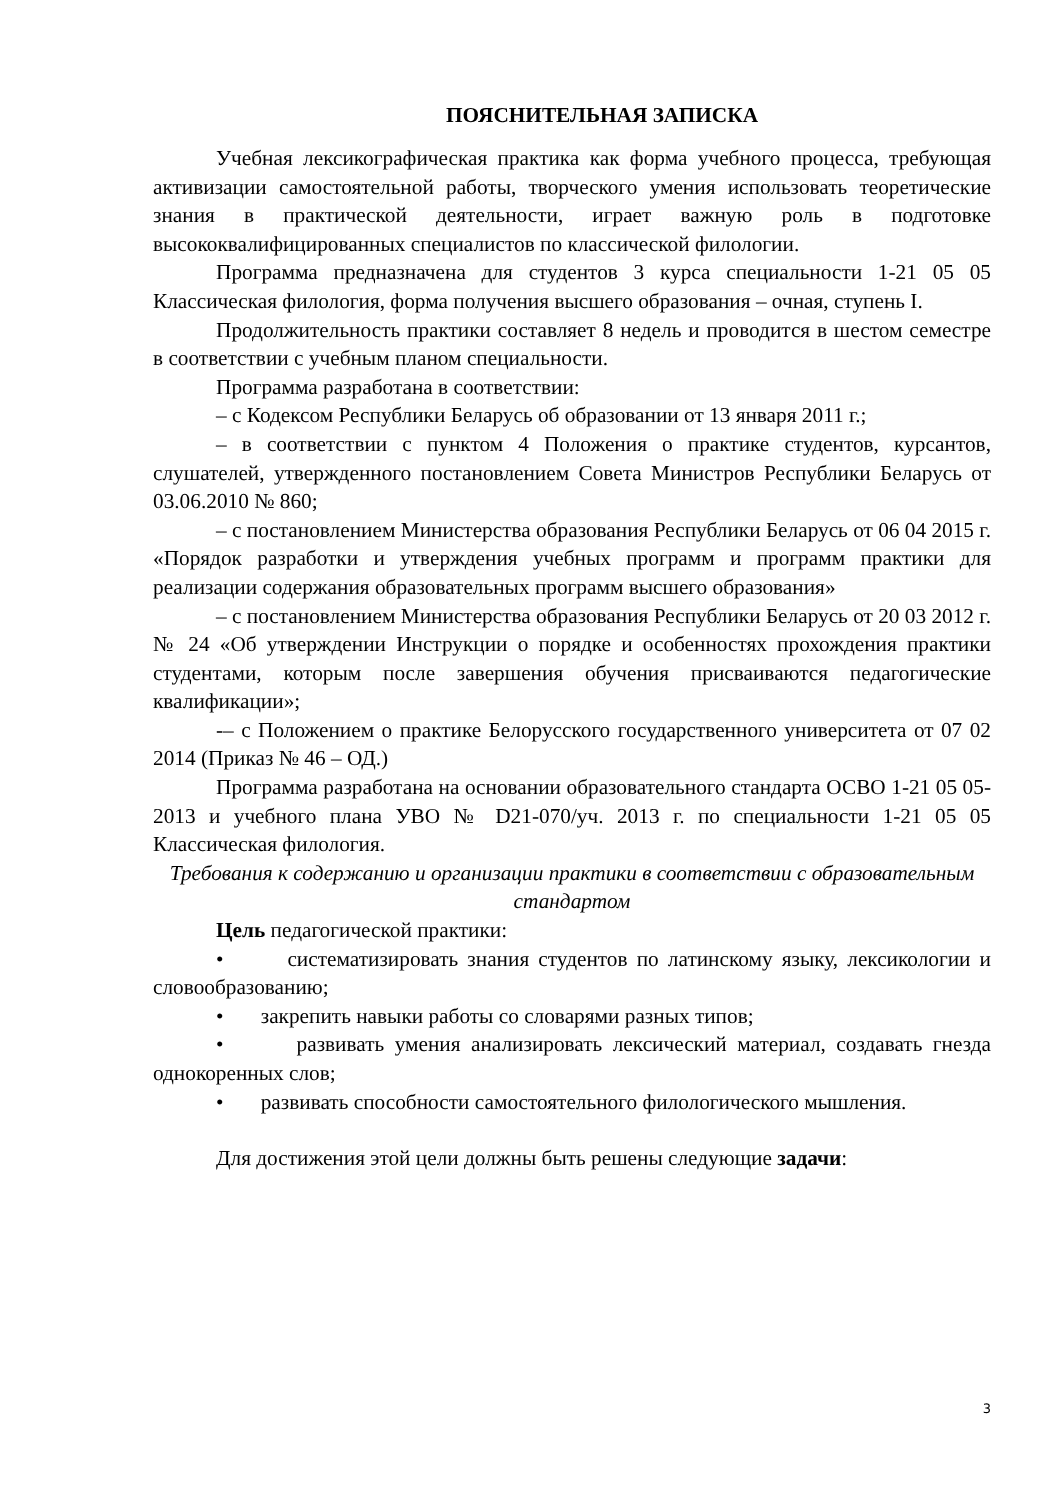ПОЯСНИТЕЛЬНАЯ ЗАПИСКА
Учебная лексикографическая практика как форма учебного процесса, требующая активизации самостоятельной работы, творческого умения использовать теоретические знания в практической деятельности, играет важную роль в подготовке высококвалифицированных специалистов по классической филологии.
Программа предназначена для студентов 3 курса специальности 1-21 05 05 Классическая филология, форма получения высшего образования – очная, ступень I.
Продолжительность практики составляет 8 недель и проводится в шестом семестре в соответствии с учебным планом специальности.
Программа разработана в соответствии:
– с Кодексом Республики Беларусь об образовании от 13 января 2011 г.;
– в соответствии с пунктом 4 Положения о практике студентов, курсантов, слушателей, утвержденного постановлением Совета Министров Республики Беларусь от 03.06.2010 № 860;
– с постановлением Министерства образования Республики Беларусь от 06 04 2015 г. «Порядок разработки и утверждения учебных программ и программ практики для реализации содержания образовательных программ высшего образования»
– с постановлением Министерства образования Республики Беларусь от 20 03 2012 г. № 24 «Об утверждении Инструкции о порядке и особенностях прохождения практики студентами, которым после завершения обучения присваиваются педагогические квалификации»;
-– с Положением о практике Белорусского государственного университета от 07 02 2014 (Приказ № 46 – ОД.)
Программа разработана на основании образовательного стандарта ОСВО 1-21 05 05-2013 и учебного плана УВО № D21-070/уч. 2013 г. по специальности 1-21 05 05 Классическая филология.
Требования к содержанию и организации практики в соответствии с образовательным стандартом
Цель педагогической практики:
• систематизировать знания студентов по латинскому языку, лексикологии и словообразованию;
• закрепить навыки работы со словарями разных типов;
• развивать умения анализировать лексический материал, создавать гнезда однокоренных слов;
• развивать способности самостоятельного филологического мышления.
Для достижения этой цели должны быть решены следующие задачи:
3